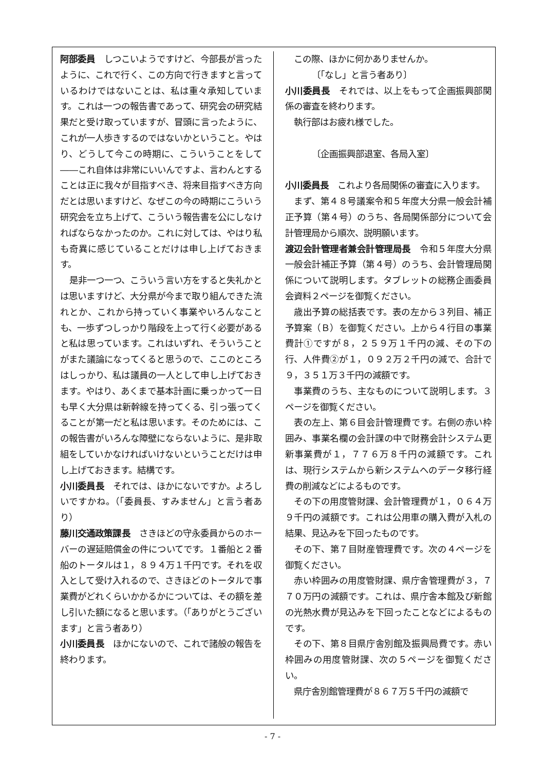阿部委員　しつこいようですけど、今部長が言ったように、これで行く、この方向で行きますと言っているわけではないことは、私は重々承知しています。これは一つの報告書であって、研究会の研究結果だと受け取っていますが、冒頭に言ったように、これが一人歩きするのではないかということ。やはり、どうして今この時期に、こういうことをして――これ自体は非常にいいんですよ、言わんとすることは正に我々が目指すべき、将来目指すべき方向だとは思いますけど、なぜこの今の時期にこういう研究会を立ち上げて、こういう報告書を公にしなければならなかったのか。これに対しては、やはり私も奇異に感じていることだけは申し上げておきます。
是非一つ一つ、こういう言い方をすると失礼かとは思いますけど、大分県が今まで取り組んできた流れとか、これから持っていく事業やいろんなことも、一歩ずつしっかり階段を上って行く必要があると私は思っています。これはいずれ、そういうことがまた議論になってくると思うので、ここのところはしっかり、私は議員の一人として申し上げておきます。やはり、あくまで基本計画に乗っかって一日も早く大分県は新幹線を持ってくる、引っ張ってくることが第一だと私は思います。そのためには、この報告書がいろんな障壁にならないように、是非取組をしていかなければいけないということだけは申し上げておきます。結構です。
小川委員長　それでは、ほかにないですか。よろしいですかね。（「委員長、すみません」と言う者あり）
藤川交通政策課長　さきほどの守永委員からのホーバーの遅延賠償金の件についてです。１番船と２番船のトータルは１，８９４万１千円です。それを収入として受け入れるので、さきほどのトータルで事業費がどれくらいかかるかについては、その額を差し引いた額になると思います。（「ありがとうございます」と言う者あり）
小川委員長　ほかにないので、これで諸般の報告を終わります。
この際、ほかに何かありませんか。
〔「なし」と言う者あり〕
小川委員長　それでは、以上をもって企画振興部関係の審査を終わります。
執行部はお疲れ様でした。
〔企画振興部退室、各局入室〕
小川委員長　これより各局関係の審査に入ります。
まず、第４８号議案令和５年度大分県一般会計補正予算（第４号）のうち、各局関係部分について会計管理局から順次、説明願います。
渡辺会計管理者兼会計管理局長　令和５年度大分県一般会計補正予算（第４号）のうち、会計管理局関係について説明します。タブレットの総務企画委員会資料２ページを御覧ください。
歳出予算の総括表です。表の左から３列目、補正予算案（Ｂ）を御覧ください。上から４行目の事業費計①ですが８，２５９万１千円の減、その下の行、人件費②が１，０９２万２千円の減で、合計で９，３５１万３千円の減額です。
事業費のうち、主なものについて説明します。３ページを御覧ください。
表の左上、第６目会計管理費です。右側の赤い枠囲み、事業名欄の会計課の中で財務会計システム更新事業費が１，７７６万８千円の減額です。これは、現行システムから新システムへのデータ移行経費の削減などによるものです。
その下の用度管財課、会計管理費が１，０６４万９千円の減額です。これは公用車の購入費が入札の結果、見込みを下回ったものです。
その下、第７目財産管理費です。次の４ページを御覧ください。
赤い枠囲みの用度管財課、県庁舎管理費が３，７７０万円の減額です。これは、県庁舎本館及び新館の光熱水費が見込みを下回ったことなどによるものです。
その下、第８目県庁舎別館及振興局費です。赤い枠囲みの用度管財課、次の５ページを御覧ください。
県庁舎別館管理費が８６７万５千円の減額で
- 7 -